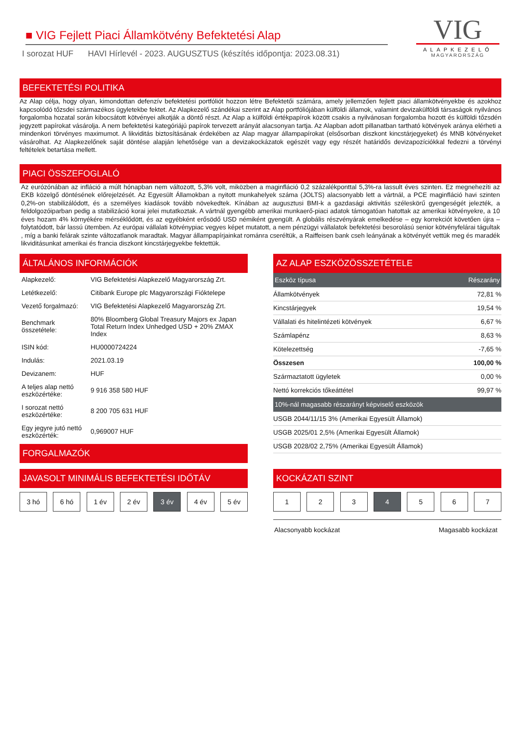VIG
ALAPKEZELŐ
MAGYARORSZÁG
■ VIG Fejlett Piaci Államkötvény Befektetési Alap
I sorozat HUF HAVI Hírlevél - 2023. AUGUSZTUS (készítés időpontja: 2023.08.31)
BEFEKTETÉSI POLITIKA
Az Alap célja, hogy olyan, kimondottan defenzív befektetési portfóliót hozzon létre Befektetői számára, amely jellemzően fejlett piaci államkötvényekbe és azokhoz kapcsolódó tőzsdei származékos ügyletekbe fektet. Az Alapkezelő szándékai szerint az Alap portfóliójában külföldi államok, valamint devizakülföldi társaságok nyilvános forgalomba hozatal során kibocsátott kötvényei alkotják a döntő részt. Az Alap a külföldi értékpapírok között csakis a nyilvánosan forgalomba hozott és külföldi tőzsdén jegyzett papírokat vásárolja. A nem befektetési kategóriájú papírok tervezett arányát alacsonyan tartja. Az Alapban adott pillanatban tartható kötvények aránya elérheti a mindenkori törvényes maximumot. A likviditás biztosításának érdekében az Alap magyar állampapírokat (elsősorban diszkont kincstárjegyeket) és MNB kötvényeket vásárolhat. Az Alapkezelőnek saját döntése alapján lehetősége van a devizakockázatok egészét vagy egy részét határidős devizapozíciókkal fedezni a törvényi feltételek betartása mellett.
PIACI ÖSSZEFOGLALÓ
Az eurózónában az infláció a múlt hónapban nem változott, 5,3% volt, miközben a maginfláció 0,2 százalékponttal 5,3%-ra lassult éves szinten. Ez megnehezíti az EKB közelgő döntésének előrejelzését. Az Egyesült Államokban a nyitott munkahelyek száma (JOLTS) alacsonyabb lett a vártnál, a PCE maginfláció havi szinten 0,2%-on stabilizálódott, és a személyes kiadások tovább növekedtek. Kínában az augusztusi BMI-k a gazdasági aktivitás széleskörű gyengeségét jelezték, a feldolgozóiparban pedig a stabilizáció korai jelei mutatkoztak. A vártnál gyengébb amerikai munkaerő-piaci adatok támogatóan hatottak az amerikai kötvényekre, a 10 éves hozam 4% környékére mérséklődött, és az egyébként erősödő USD némiként gyengült. A globális részvényárak emelkedése – egy korrekciót követően újra – folytatódott, bár lassú ütemben. Az európai vállalati kötvénypiac vegyes képet mutatott, a nem pénzügyi vállalatok befektetési besorolású senior kötvényfelárai tágultak , míg a banki felárak szinte változatlanok maradtak. Magyar állampapírjainkat románra cseréltük, a Raiffeisen bank cseh leányának a kötvényét vettük meg és maradék likviditásunkat amerikai és francia diszkont kincstárjegyekbe fektettük.
ÁLTALÁNOS INFORMÁCIÓK
| Alapkezelő: | VIG Befektetési Alapkezelő Magyarország Zrt. |
| Letétkezelő: | Citibank Europe plc Magyarországi Fióktelepe |
| Vezető forgalmazó: | VIG Befektetési Alapkezelő Magyarország Zrt. |
| Benchmark összetétele: | 80% Bloomberg Global Treasury Majors ex Japan Total Return Index Unhedged USD + 20% ZMAX Index |
| ISIN kód: | HU0000724224 |
| Indulás: | 2021.03.19 |
| Devizanem: | HUF |
| A teljes alap nettó eszközértéke: | 9 916 358 580 HUF |
| I sorozat nettó eszközértéke: | 8 200 705 631 HUF |
| Egy jegyre jutó nettó eszközérték: | 0,969007 HUF |
FORGALMAZÓK
AZ ALAP ESZKÖZÖSSZETÉTELE
| Eszköz típusa | Részarány |
| --- | --- |
| Államkötvények | 72,81 % |
| Kincstárjegyek | 19,54 % |
| Vállalati és hitelintézeti kötvények | 6,67 % |
| Számlapénz | 8,63 % |
| Kötelezettség | -7,65 % |
| Összesen | 100,00 % |
| Származtatott ügyletek | 0,00 % |
| Nettó korrekciós tőkeáttétel | 99,97 % |
| 10%-nál magasabb részarányt képviselő eszközök | |
| USGB 2044/11/15 3% (Amerikai Egyesült Államok) | |
| USGB 2025/01 2,5% (Amerikai Egyesült Államok) | |
| USGB 2028/02 2,75% (Amerikai Egyesült Államok) | |
JAVASOLT MINIMÁLIS BEFEKTETÉSI IDŐTÁV
3 hó 6 hó 1 év 2 év 3 év 4 év 5 év
KOCKÁZATI SZINT
1 2 3 4 5 6 7
Alacsonyabb kockázat Magasabb kockázat